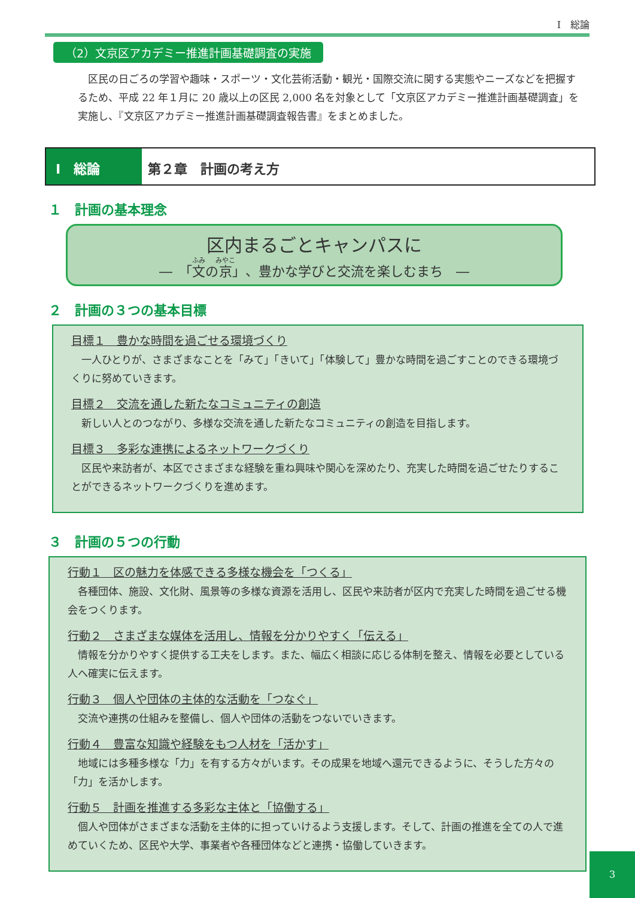Ⅰ　総論
（2）文京区アカデミー推進計画基礎調査の実施
区民の日ごろの学習や趣味・スポーツ・文化芸術活動・観光・国際交流に関する実態やニーズなどを把握するため、平成 22 年１月に 20 歳以上の区民 2,000 名を対象として「文京区アカデミー推進計画基礎調査」を実施し、『文京区アカデミー推進計画基礎調査報告書』をまとめました。
Ⅰ　総論 第２章　計画の考え方
１　計画の基本理念
区内まるごとキャンパスに
―　「文の京」、豊かな学びと交流を楽しむまち　―
２　計画の３つの基本目標
目標１　豊かな時間を過ごせる環境づくり
一人ひとりが、さまざまなことを「みて」「きいて」「体験して」豊かな時間を過ごすことのできる環境づくりに努めていきます。
目標２　交流を通した新たなコミュニティの創造
新しい人とのつながり、多様な交流を通した新たなコミュニティの創造を目指します。
目標３　多彩な連携によるネットワークづくり
区民や来訪者が、本区でさまざまな経験を重ね興味や関心を深めたり、充実した時間を過ごせたりすることができるネットワークづくりを進めます。
３　計画の５つの行動
行動１　区の魅力を体感できる多様な機会を「つくる」
各種団体、施設、文化財、風景等の多様な資源を活用し、区民や来訪者が区内で充実した時間を過ごせる機会をつくります。
行動２　さまざまな媒体を活用し、情報を分かりやすく「伝える」
情報を分かりやすく提供する工夫をします。また、幅広く相談に応じる体制を整え、情報を必要としている人へ確実に伝えます。
行動３　個人や団体の主体的な活動を「つなぐ」
交流や連携の仕組みを整備し、個人や団体の活動をつないでいきます。
行動４　豊富な知識や経験をもつ人材を「活かす」
地域には多種多様な「力」を有する方々がいます。その成果を地域へ還元できるように、そうした方々の「力」を活かします。
行動５　計画を推進する多彩な主体と「協働する」
個人や団体がさまざまな活動を主体的に担っていけるよう支援します。そして、計画の推進を全ての人で進めていくため、区民や大学、事業者や各種団体などと連携・協働していきます。
3